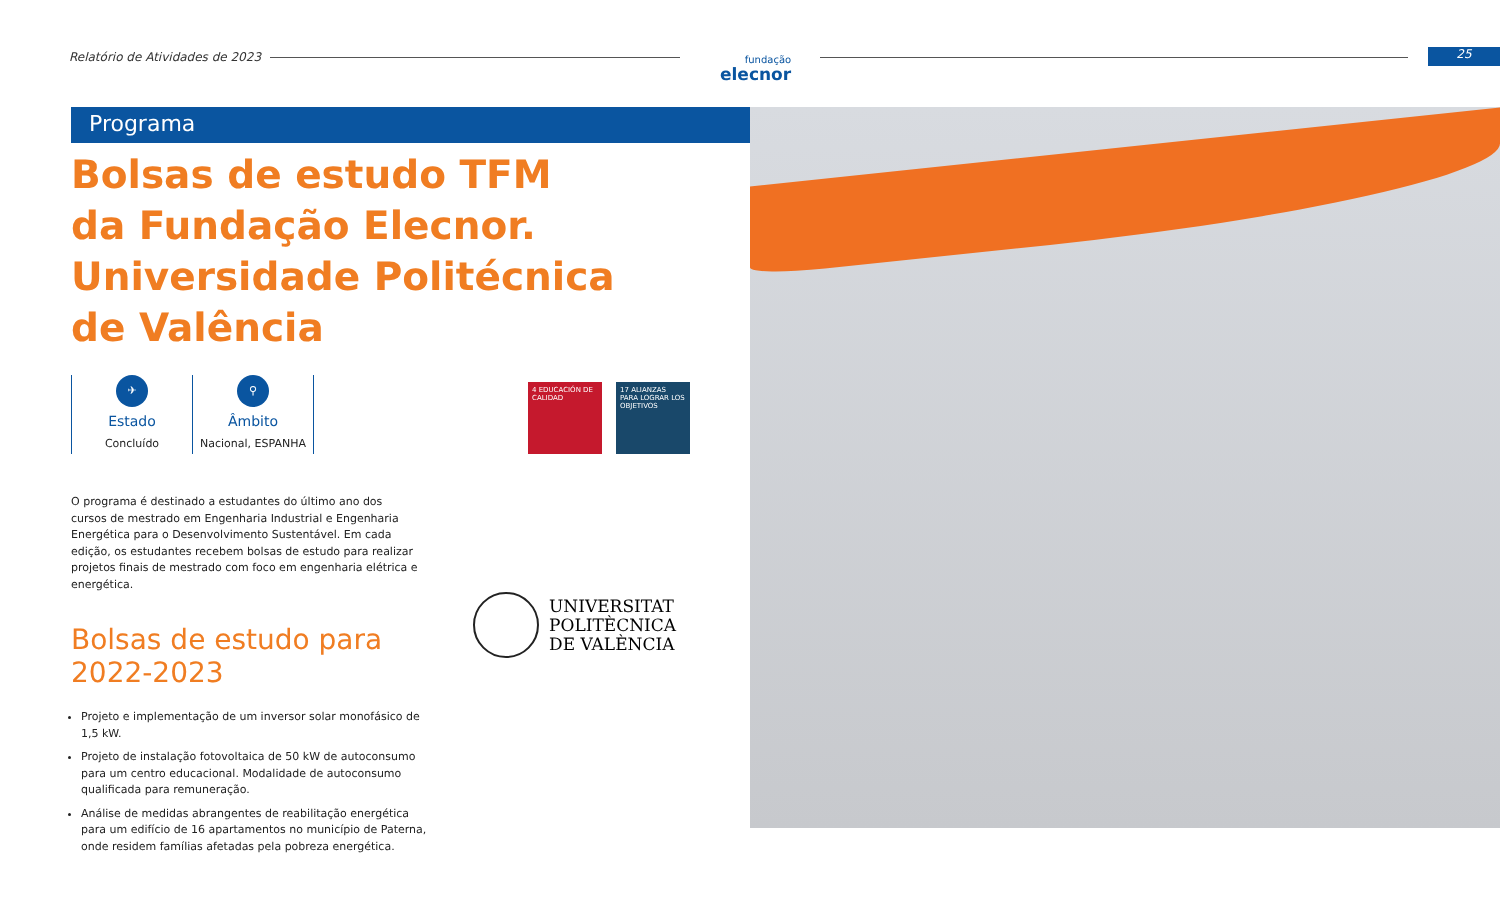Relatório de Atividades de 2023
fundação
elecnor
25
Programa
Bolsas de estudo TFM
da Fundação Elecnor.
Universidade Politécnica
de Valência
✈
Estado
Concluído
⚲
Âmbito
Nacional, ESPANHA
4 EDUCACIÓN DE CALIDAD
17 ALIANZAS PARA LOGRAR LOS OBJETIVOS
O programa é destinado a estudantes do último ano dos cursos de mestrado em Engenharia Industrial e Engenharia Energética para o Desenvolvimento Sustentável. Em cada edição, os estudantes recebem bolsas de estudo para realizar projetos finais de mestrado com foco em engenharia elétrica e energética.
Bolsas de estudo para
2022-2023
Projeto e implementação de um inversor solar monofásico de 1,5 kW.
Projeto de instalação fotovoltaica de 50 kW de autoconsumo para um centro educacional. Modalidade de autoconsumo qualificada para remuneração.
Análise de medidas abrangentes de reabilitação energética para um edifício de 16 apartamentos no município de Paterna, onde residem famílias afetadas pela pobreza energética.
UNIVERSITAT
POLITÈCNICA
DE VALÈNCIA